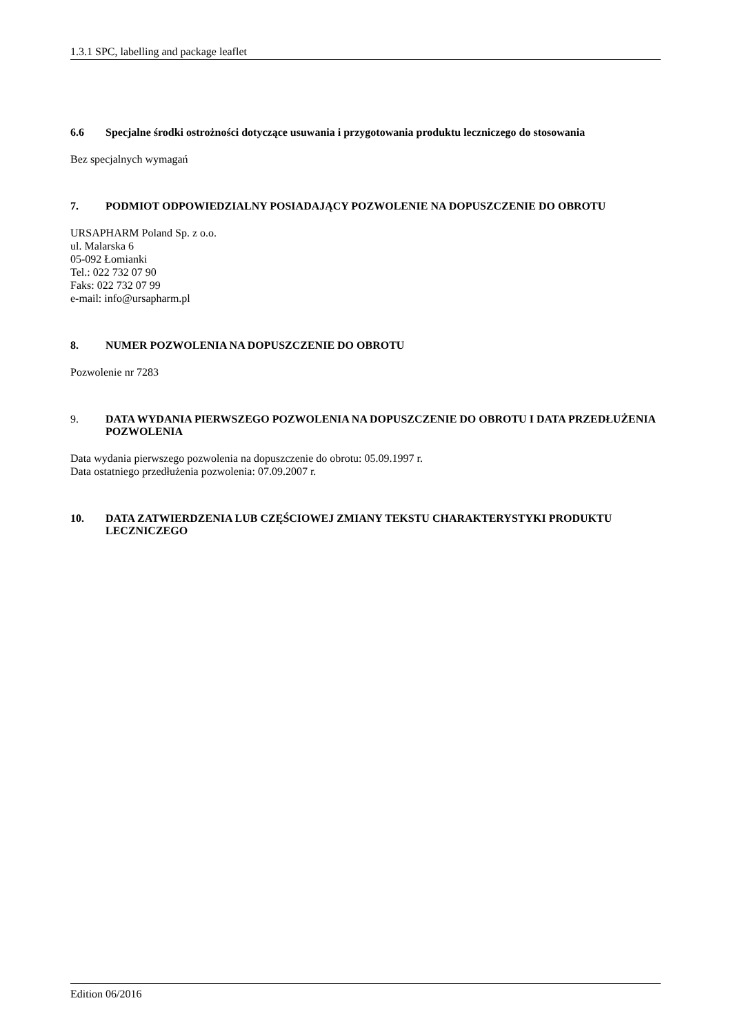1.3.1 SPC, labelling and package leaflet
6.6 Specjalne środki ostrożności dotyczące usuwania i przygotowania produktu leczniczego do stosowania
Bez specjalnych wymagań
7. PODMIOT ODPOWIEDZIALNY POSIADAJĄCY POZWOLENIE NA DOPUSZCZENIE DO OBROTU
URSAPHARM Poland Sp. z o.o.
ul. Malarska 6
05-092 Łomianki
Tel.: 022 732 07 90
Faks: 022 732 07 99
e-mail: info@ursapharm.pl
8. NUMER POZWOLENIA NA DOPUSZCZENIE DO OBROTU
Pozwolenie nr 7283
9. DATA WYDANIA PIERWSZEGO POZWOLENIA NA DOPUSZCZENIE DO OBROTU I DATA PRZEDŁUŻENIA POZWOLENIA
Data wydania pierwszego pozwolenia na dopuszczenie do obrotu: 05.09.1997 r.
Data ostatniego przedłużenia pozwolenia: 07.09.2007 r.
10. DATA ZATWIERDZENIA LUB CZĘŚCIOWEJ ZMIANY TEKSTU CHARAKTERYSTYKI PRODUKTU LECZNICZEGO
Edition 06/2016